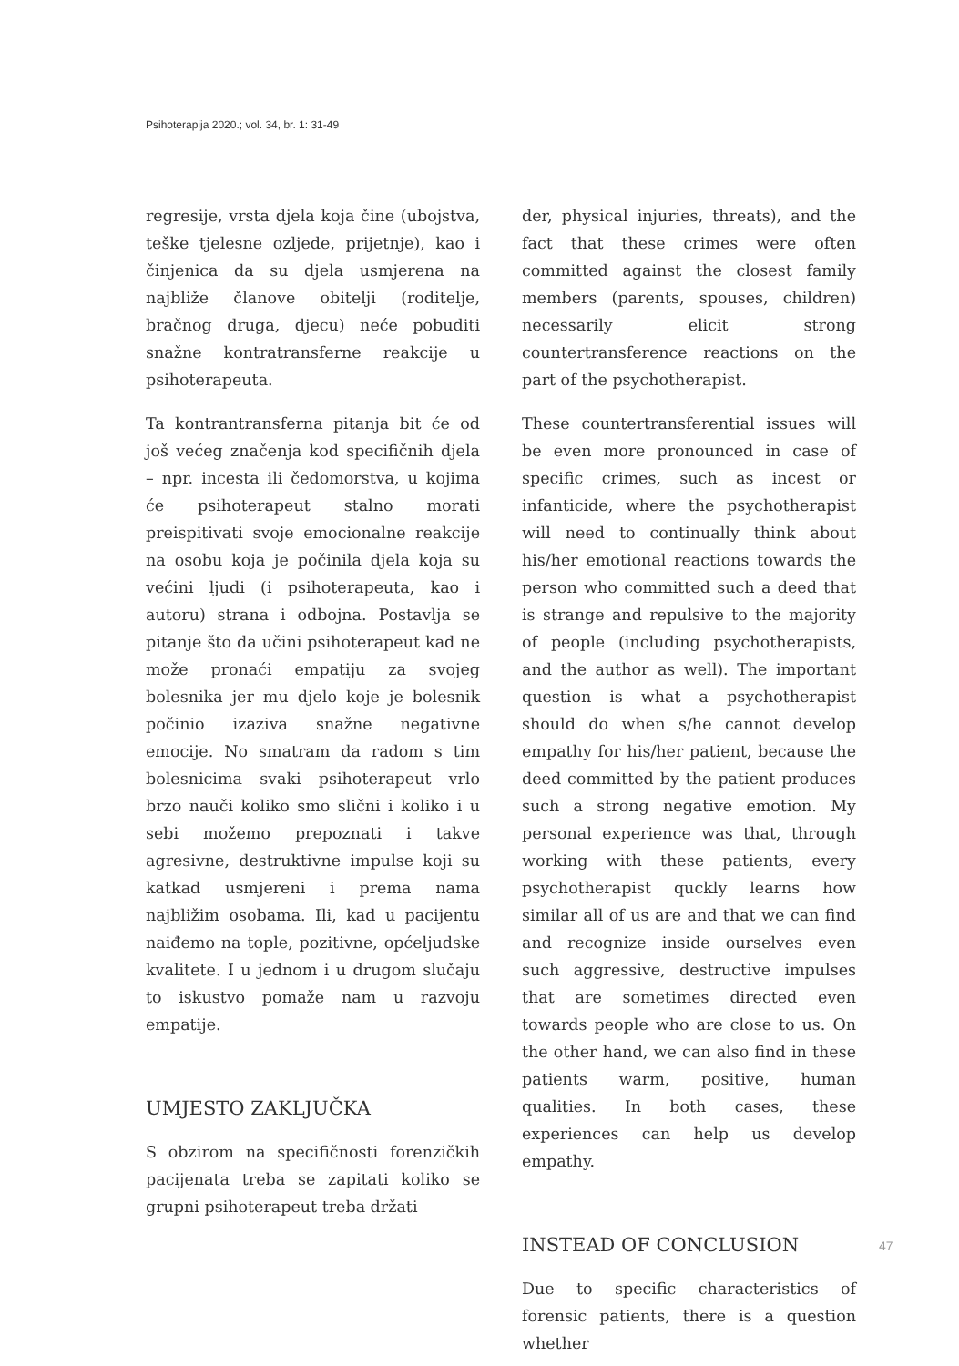Psihoterapija 2020.; vol. 34, br. 1: 31-49
regresije, vrsta djela koja čine (ubojstva, teške tjelesne ozljede, prijetnje), kao i činjenica da su djela usmjerena na najbliže članove obitelji (roditelje, bračnog druga, djecu) neće pobuditi snažne kontratransferne reakcije u psihoterapeuta.
Ta kontrantransferna pitanja bit će od još većeg značenja kod specifičnih djela – npr. incesta ili čedomorstva, u kojima će psihoterapeut stalno morati preispitivati svoje emocionalne reakcije na osobu koja je počinila djela koja su većini ljudi (i psihoterapeuta, kao i autoru) strana i odbojna. Postavlja se pitanje što da učini psihoterapeut kad ne može pronaći empatiju za svojeg bolesnika jer mu djelo koje je bolesnik počinio izaziva snažne negativne emocije. No smatram da radom s tim bolesnicima svaki psihoterapeut vrlo brzo nauči koliko smo slični i koliko i u sebi možemo prepoznati i takve agresivne, destruktivne impulse koji su katkad usmjereni i prema nama najbližim osobama. Ili, kad u pacijentu naiđemo na tople, pozitivne, općeljudske kvalitete. I u jednom i u drugom slučaju to iskustvo pomaže nam u razvoju empatije.
UMJESTO ZAKLJUČKA
S obzirom na specifičnosti forenzičkih pacijenata treba se zapitati koliko se grupni psihoterapeut treba držati
der, physical injuries, threats), and the fact that these crimes were often committed against the closest family members (parents, spouses, children) necessarily elicit strong countertransference reactions on the part of the psychotherapist.
These countertransferential issues will be even more pronounced in case of specific crimes, such as incest or infanticide, where the psychotherapist will need to continually think about his/her emotional reactions towards the person who committed such a deed that is strange and repulsive to the majority of people (including psychotherapists, and the author as well). The important question is what a psychotherapist should do when s/he cannot develop empathy for his/her patient, because the deed committed by the patient produces such a strong negative emotion. My personal experience was that, through working with these patients, every psychotherapist quckly learns how similar all of us are and that we can find and recognize inside ourselves even such aggressive, destructive impulses that are sometimes directed even towards people who are close to us. On the other hand, we can also find in these patients warm, positive, human qualities. In both cases, these experiences can help us develop empathy.
INSTEAD OF CONCLUSION
Due to specific characteristics of forensic patients, there is a question whether
47